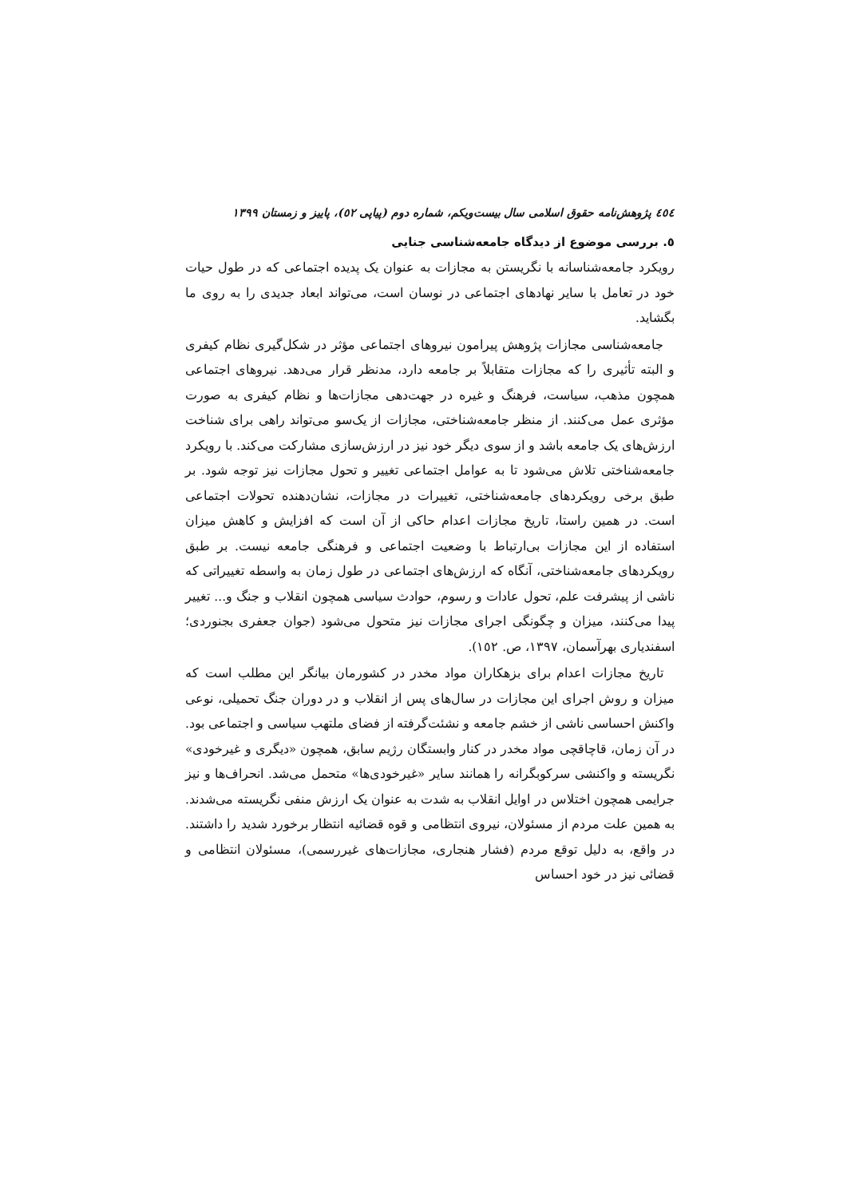٤٥٤ پژوهش‌نامه حقوق اسلامی سال بیست‌ویکم، شماره دوم (پیاپی ٥٢)، پاییز و زمستان ١٣٩٩
٥. بررسی موضوع از دیدگاه جامعه‌شناسی جنایی
رویکرد جامعه‌شناسانه با نگریستن به مجازات به عنوان یک پدیده اجتماعی که در طول حیات خود در تعامل با سایر نهادهای اجتماعی در نوسان است، می‌تواند ابعاد جدیدی را به روی ما بگشاید.
جامعه‌شناسی مجازات پژوهش پیرامون نیروهای اجتماعی مؤثر در شکل‌گیری نظام کیفری و البته تأثیری را که مجازات متقابلاً بر جامعه دارد، مدنظر قرار می‌دهد. نیروهای اجتماعی همچون مذهب، سیاست، فرهنگ و غیره در جهت‌دهی مجازات‌ها و نظام کیفری به صورت مؤثری عمل می‌کنند. از منظر جامعه‌شناختی، مجازات از یک‌سو می‌تواند راهی برای شناخت ارزش‌های یک جامعه باشد و از سوی دیگر خود نیز در ارزش‌سازی مشارکت می‌کند. با رویکرد جامعه‌شناختی تلاش می‌شود تا به عوامل اجتماعی تغییر و تحول مجازات نیز توجه شود. بر طبق برخی رویکردهای جامعه‌شناختی، تغییرات در مجازات، نشان‌دهنده تحولات اجتماعی است. در همین راستا، تاریخ مجازات اعدام حاکی از آن است که افزایش و کاهش میزان استفاده از این مجازات بی‌ارتباط با وضعیت اجتماعی و فرهنگی جامعه نیست. بر طبق رویکردهای جامعه‌شناختی، آنگاه که ارزش‌های اجتماعی در طول زمان به واسطه تغییراتی که ناشی از پیشرفت علم، تحول عادات و رسوم، حوادث سیاسی همچون انقلاب و جنگ و... تغییر پیدا می‌کنند، میزان و چگونگی اجرای مجازات نیز متحول می‌شود (جوان جعفری بجنوردی؛ اسفندیاری بهرآسمان، ١٣٩٧، ص. ١٥٢).
تاریخ مجازات اعدام برای بزهکاران مواد مخدر در کشورمان بیانگر این مطلب است که میزان و روش اجرای این مجازات در سال‌های پس از انقلاب و در دوران جنگ تحمیلی، نوعی واکنش احساسی ناشی از خشم جامعه و نشئت‌گرفته از فضای ملتهب سیاسی و اجتماعی بود. در آن زمان، قاچاقچی مواد مخدر در کنار وابستگان رژیم سابق، همچون «دیگری و غیرخودی» نگریسته و واکنشی سرکوبگرانه را همانند سایر «غیرخودی‌ها» متحمل می‌شد. انحراف‌ها و نیز جرایمی همچون اختلاس در اوایل انقلاب به شدت به عنوان یک ارزش منفی نگریسته می‌شدند. به همین علت مردم از مسئولان، نیروی انتظامی و قوه قضائیه انتظار برخورد شدید را داشتند. در واقع، به دلیل توقع مردم (فشار هنجاری، مجازات‌های غیررسمی)، مسئولان انتظامی و قضائی نیز در خود احساس